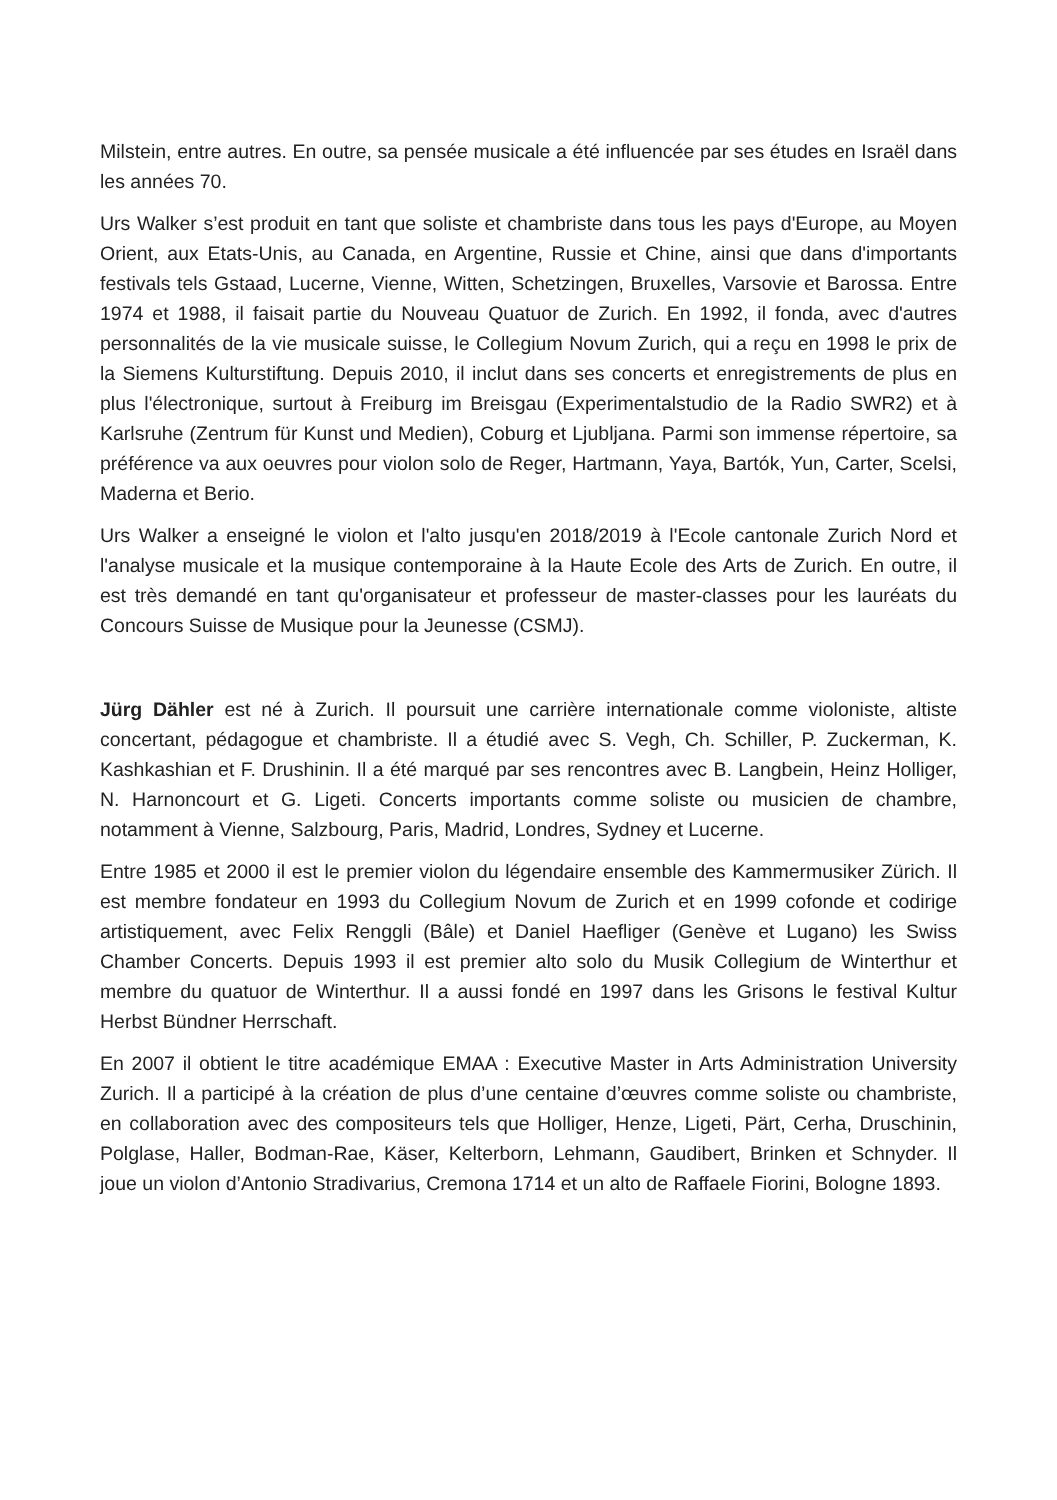Milstein, entre autres. En outre, sa pensée musicale a été influencée par ses études en Israël dans les années 70.
Urs Walker s’est produit en tant que soliste et chambriste dans tous les pays d'Europe, au Moyen Orient, aux Etats-Unis, au Canada, en Argentine, Russie et Chine, ainsi que dans d'importants festivals tels Gstaad, Lucerne, Vienne, Witten, Schetzingen, Bruxelles, Varsovie et Barossa. Entre 1974 et 1988, il faisait partie du Nouveau Quatuor de Zurich. En 1992, il fonda, avec d'autres personnalités de la vie musicale suisse, le Collegium Novum Zurich, qui a reçu en 1998 le prix de la Siemens Kulturstiftung. Depuis 2010, il inclut dans ses concerts et enregistrements de plus en plus l'électronique, surtout à Freiburg im Breisgau (Experimentalstudio de la Radio SWR2) et à Karlsruhe (Zentrum für Kunst und Medien), Coburg et Ljubljana. Parmi son immense répertoire, sa préférence va aux oeuvres pour violon solo de Reger, Hartmann, Yaya, Bartók, Yun, Carter, Scelsi, Maderna et Berio.
Urs Walker a enseigné le violon et l'alto jusqu'en 2018/2019 à l'Ecole cantonale Zurich Nord et l'analyse musicale et la musique contemporaine à la Haute Ecole des Arts de Zurich. En outre, il est très demandé en tant qu'organisateur et professeur de master-classes pour les lauréats du Concours Suisse de Musique pour la Jeunesse (CSMJ).
Jürg Dähler est né à Zurich. Il poursuit une carrière internationale comme violoniste, altiste concertant, pédagogue et chambriste. Il a étudié avec S. Vegh, Ch. Schiller, P. Zuckerman, K. Kashkashian et F. Drushinin. Il a été marqué par ses rencontres avec B. Langbein, Heinz Holliger, N. Harnoncourt et G. Ligeti. Concerts importants comme soliste ou musicien de chambre, notamment à Vienne, Salzbourg, Paris, Madrid, Londres, Sydney et Lucerne.
Entre 1985 et 2000 il est le premier violon du légendaire ensemble des Kammermusiker Zürich. Il est membre fondateur en 1993 du Collegium Novum de Zurich et en 1999 cofonde et codirige artistiquement, avec Felix Renggli (Bâle) et Daniel Haefliger (Genève et Lugano) les Swiss Chamber Concerts. Depuis 1993 il est premier alto solo du Musik Collegium de Winterthur et membre du quatuor de Winterthur. Il a aussi fondé en 1997 dans les Grisons le festival Kultur Herbst Bündner Herrschaft.
En 2007 il obtient le titre académique EMAA : Executive Master in Arts Administration University Zurich. Il a participé à la création de plus d’une centaine d’œuvres comme soliste ou chambriste, en collaboration avec des compositeurs tels que Holliger, Henze, Ligeti, Pärt, Cerha, Druschinin, Polglase, Haller, Bodman-Rae, Käser, Kelterborn, Lehmann, Gaudibert, Brinken et Schnyder. Il joue un violon d’Antonio Stradivarius, Cremona 1714 et un alto de Raffaele Fiorini, Bologne 1893.